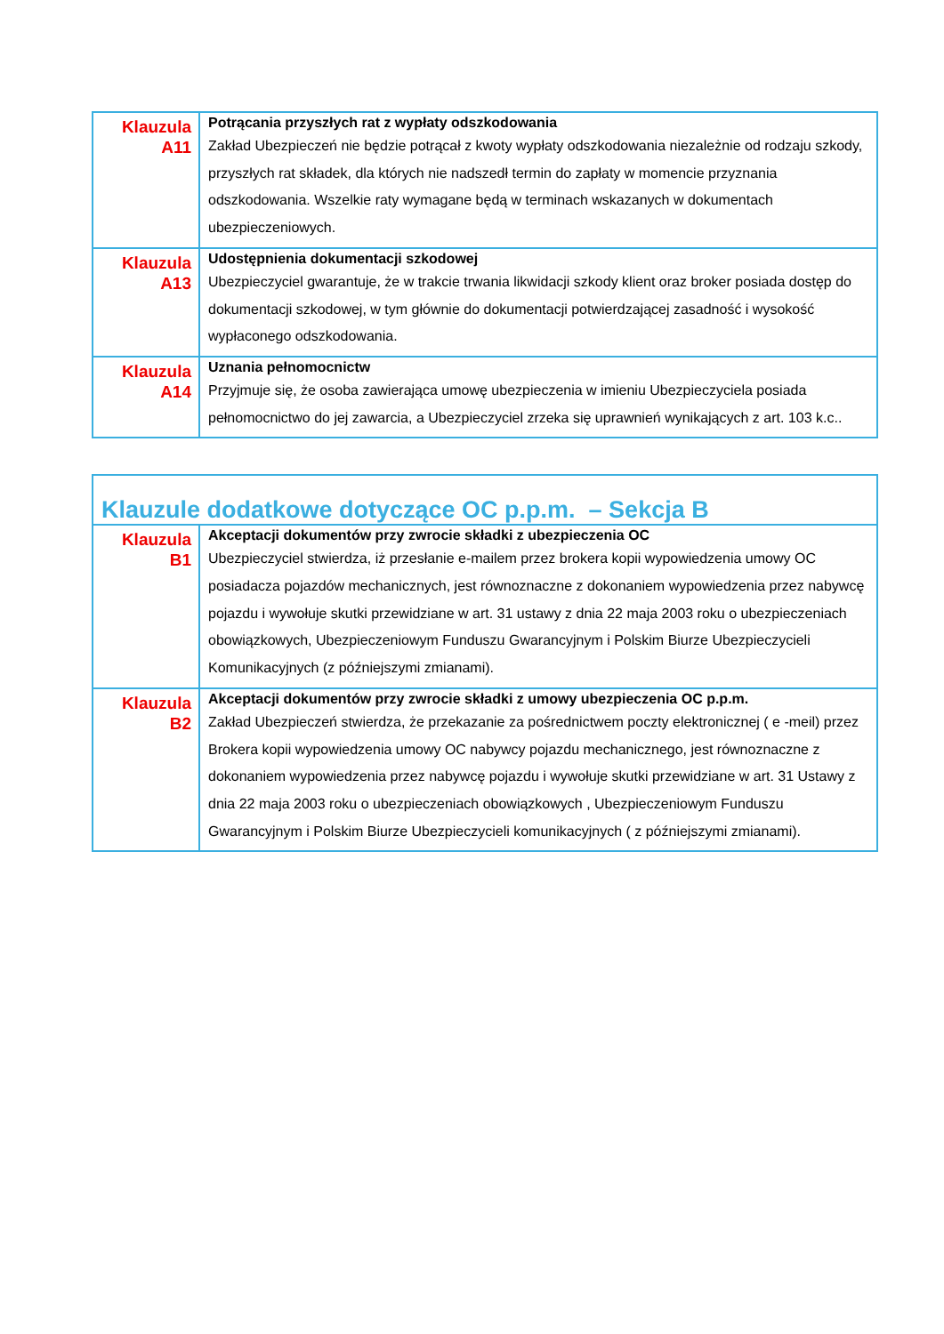| Klauzula A11 | Potrącania przyszłych rat z wypłaty odszkodowania Zakład Ubezpieczeń nie będzie potrącał z kwoty wypłaty odszkodowania niezależnie od rodzaju szkody, przyszłych rat składek, dla których nie nadszedł termin do zapłaty w momencie przyznania odszkodowania. Wszelkie raty wymagane będą w terminach wskazanych w dokumentach ubezpieczeniowych. |
| Klauzula A13 | Udostępnienia dokumentacji szkodowej Ubezpieczyciel gwarantuje, że w trakcie trwania likwidacji szkody klient oraz broker posiada dostęp do dokumentacji szkodowej, w tym głównie do dokumentacji potwierdzającej zasadność i wysokość wypłaconego odszkodowania. |
| Klauzula A14 | Uznania pełnomocnictw Przyjmuje się, że osoba zawierająca umowę ubezpieczenia w imieniu Ubezpieczyciela posiada pełnomocnictwo do jej zawarcia, a Ubezpieczyciel zrzeka się uprawnień wynikających z art. 103 k.c.. |
| Klauzule dodatkowe dotyczące OC p.p.m. – Sekcja B | |
| Klauzula B1 | Akceptacji dokumentów przy zwrocie składki z ubezpieczenia OC Ubezpieczyciel stwierdza, iż przesłanie e-mailem przez brokera kopii wypowiedzenia umowy OC posiadacza pojazdów mechanicznych, jest równoznaczne z dokonaniem wypowiedzenia przez nabywcę pojazdu i wywołuje skutki przewidziane w art. 31 ustawy z dnia 22 maja 2003 roku o ubezpieczeniach obowiązkowych, Ubezpieczeniowym Funduszu Gwarancyjnym i Polskim Biurze Ubezpieczycieli Komunikacyjnych (z późniejszymi zmianami). |
| Klauzula B2 | Akceptacji dokumentów przy zwrocie składki z umowy ubezpieczenia OC p.p.m. Zakład Ubezpieczeń stwierdza, że przekazanie za pośrednictwem poczty elektronicznej ( e -meil) przez Brokera kopii wypowiedzenia umowy OC nabywcy pojazdu mechanicznego, jest równoznaczne z dokonaniem wypowiedzenia przez nabywcę pojazdu i wywołuje skutki przewidziane w art. 31 Ustawy z dnia 22 maja 2003 roku o ubezpieczeniach obowiązkowych , Ubezpieczeniowym Funduszu Gwarancyjnym i Polskim Biurze Ubezpieczycieli komunikacyjnych ( z późniejszymi zmianami). |